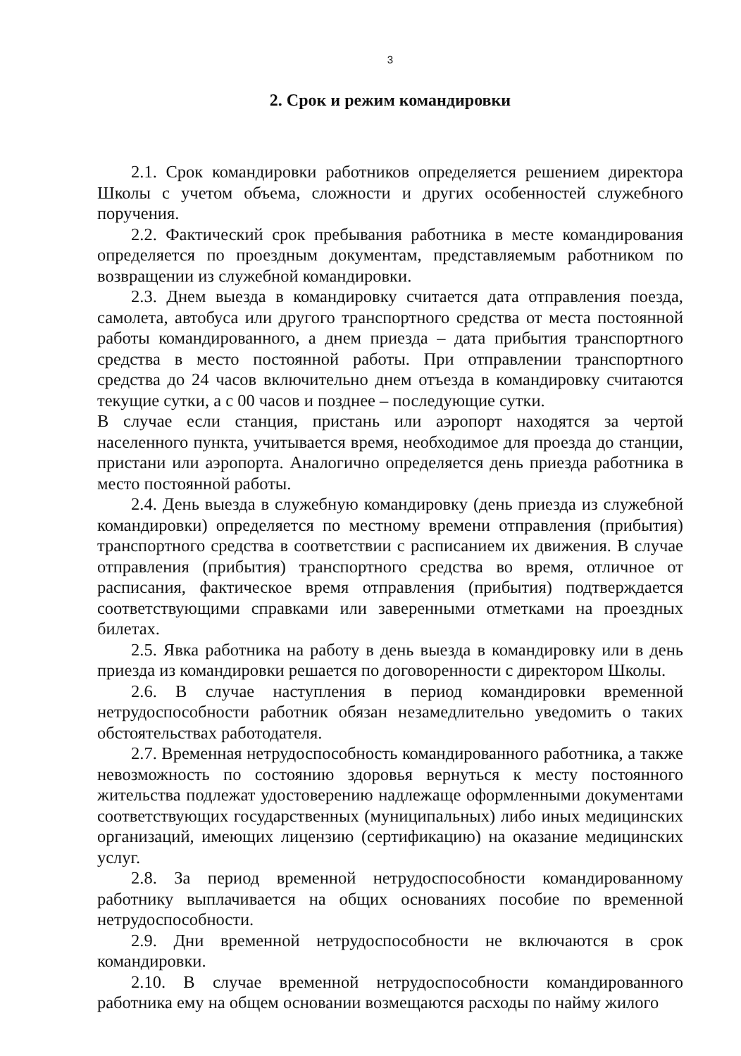3
2. Срок и режим командировки
2.1. Срок командировки работников определяется решением директора Школы с учетом объема, сложности и других особенностей служебного поручения.
2.2. Фактический срок пребывания работника в месте командирования определяется по проездным документам, представляемым работником по возвращении из служебной командировки.
2.3. Днем выезда в командировку считается дата отправления поезда, самолета, автобуса или другого транспортного средства от места постоянной работы командированного, а днем приезда – дата прибытия транспортного средства в место постоянной работы. При отправлении транспортного средства до 24 часов включительно днем отъезда в командировку считаются текущие сутки, а с 00 часов и позднее – последующие сутки.
В случае если станция, пристань или аэропорт находятся за чертой населенного пункта, учитывается время, необходимое для проезда до станции, пристани или аэропорта. Аналогично определяется день приезда работника в место постоянной работы.
2.4. День выезда в служебную командировку (день приезда из служебной командировки) определяется по местному времени отправления (прибытия) транспортного средства в соответствии с расписанием их движения. В случае отправления (прибытия) транспортного средства во время, отличное от расписания, фактическое время отправления (прибытия) подтверждается соответствующими справками или заверенными отметками на проездных билетах.
2.5. Явка работника на работу в день выезда в командировку или в день приезда из командировки решается по договоренности с директором Школы.
2.6. В случае наступления в период командировки временной нетрудоспособности работник обязан незамедлительно уведомить о таких обстоятельствах работодателя.
2.7. Временная нетрудоспособность командированного работника, а также невозможность по состоянию здоровья вернуться к месту постоянного жительства подлежат удостоверению надлежаще оформленными документами соответствующих государственных (муниципальных) либо иных медицинских организаций, имеющих лицензию (сертификацию) на оказание медицинских услуг.
2.8. За период временной нетрудоспособности командированному работнику выплачивается на общих основаниях пособие по временной нетрудоспособности.
2.9. Дни временной нетрудоспособности не включаются в срок командировки.
2.10. В случае временной нетрудоспособности командированного работника ему на общем основании возмещаются расходы по найму жилого